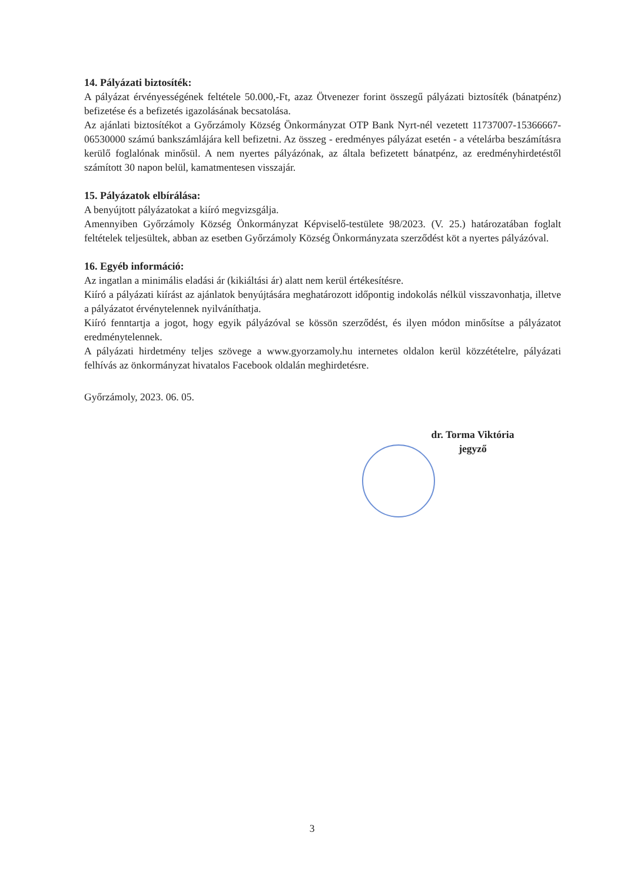14. Pályázati biztosíték:
A pályázat érvényességének feltétele 50.000,-Ft, azaz Ötvenezer forint összegű pályázati biztosíték (bánatpénz) befizetése és a befizetés igazolásának becsatolása.
Az ajánlati biztosítékot a Győrzámoly Község Önkormányzat OTP Bank Nyrt-nél vezetett 11737007-15366667-06530000 számú bankszámlájára kell befizetni. Az összeg - eredményes pályázat esetén - a vételárba beszámításra kerülő foglalónak minősül. A nem nyertes pályázónak, az általa befizetett bánatpénz, az eredményhirdetéstől számított 30 napon belül, kamatmentesen visszajár.
15. Pályázatok elbírálása:
A benyújtott pályázatokat a kiíró megvizsgálja.
Amennyiben Győrzámoly Község Önkormányzat Képviselő-testülete 98/2023. (V. 25.) határozatában foglalt feltételek teljesültek, abban az esetben Győrzámoly Község Önkormányzata szerződést köt a nyertes pályázóval.
16. Egyéb információ:
Az ingatlan a minimális eladási ár (kikiáltási ár) alatt nem kerül értékesítésre.
Kiíró a pályázati kiírást az ajánlatok benyújtására meghatározott időpontig indokolás nélkül visszavonhatja, illetve a pályázatot érvénytelennek nyilváníthatja.
Kiíró fenntartja a jogot, hogy egyik pályázóval se kössön szerződést, és ilyen módon minősítse a pályázatot eredménytelennek.
A pályázati hirdetmény teljes szövege a www.gyorzamoly.hu internetes oldalon kerül közzétételre, pályázati felhívás az önkormányzat hivatalos Facebook oldalán meghirdetésre.
Győrzámoly, 2023. 06. 05.
dr. Torma Viktória
jegyző
3